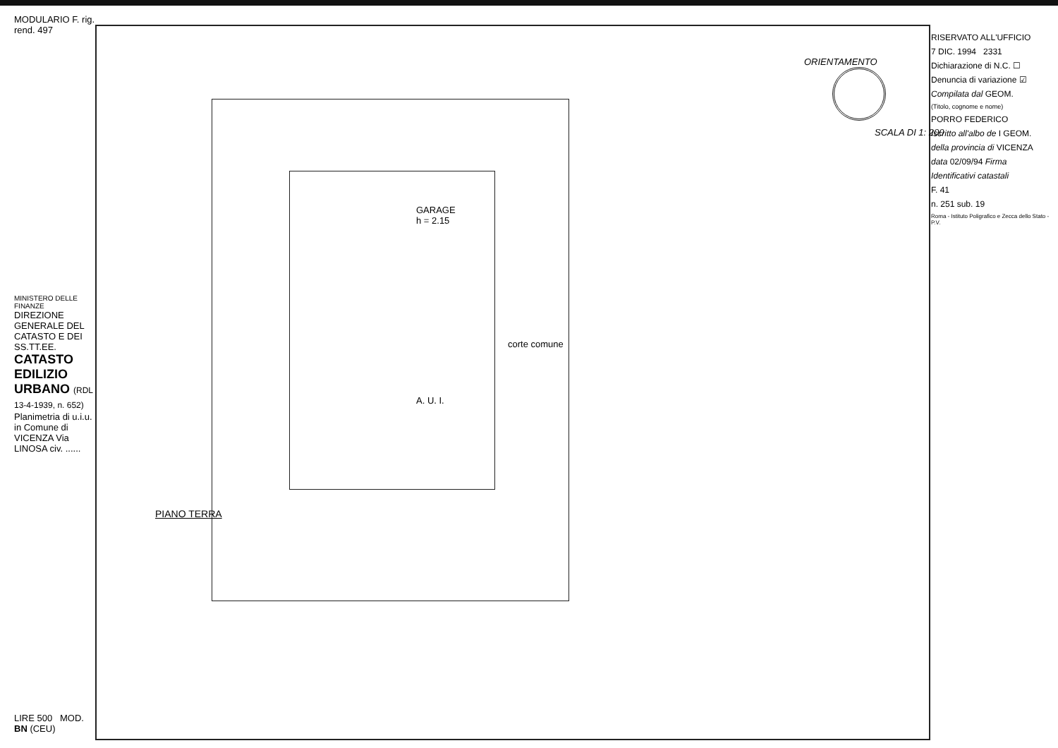MODULARIO F. rig. rend. 497
MINISTERO DELLE FINANZE
DIREZIONE GENERALE DEL CATASTO E DEI SS.TT.EE.
CATASTO EDILIZIO URBANO (RDL 13-4-1939, n. 652)
Planimetria di u.i.u. in Comune di VICENZA Via LINOSA civ. ......
LIRE 500 MOD. BN (CEU)
PIANO TERRA
A. U. I.
GARAGE
h = 2.15
corte comune
ORIENTAMENTO
SCALA DI 1: 200
RISERVATO ALL'UFFICIO
7 DIC. 1994 2331
Dichiarazione di N.C. ☐
Denuncia di variazione ☑
Compilata dal GEOM.
(Titolo, cognome e nome)
PORRO FEDERICO
Iscritto all'albo de I GEOM.
della provincia di VICENZA
data 02/09/94 Firma
Identificativi catastali
F. 41
n. 251 sub. 19
Roma - Istituto Poligrafico e Zecca dello Stato - P.V.